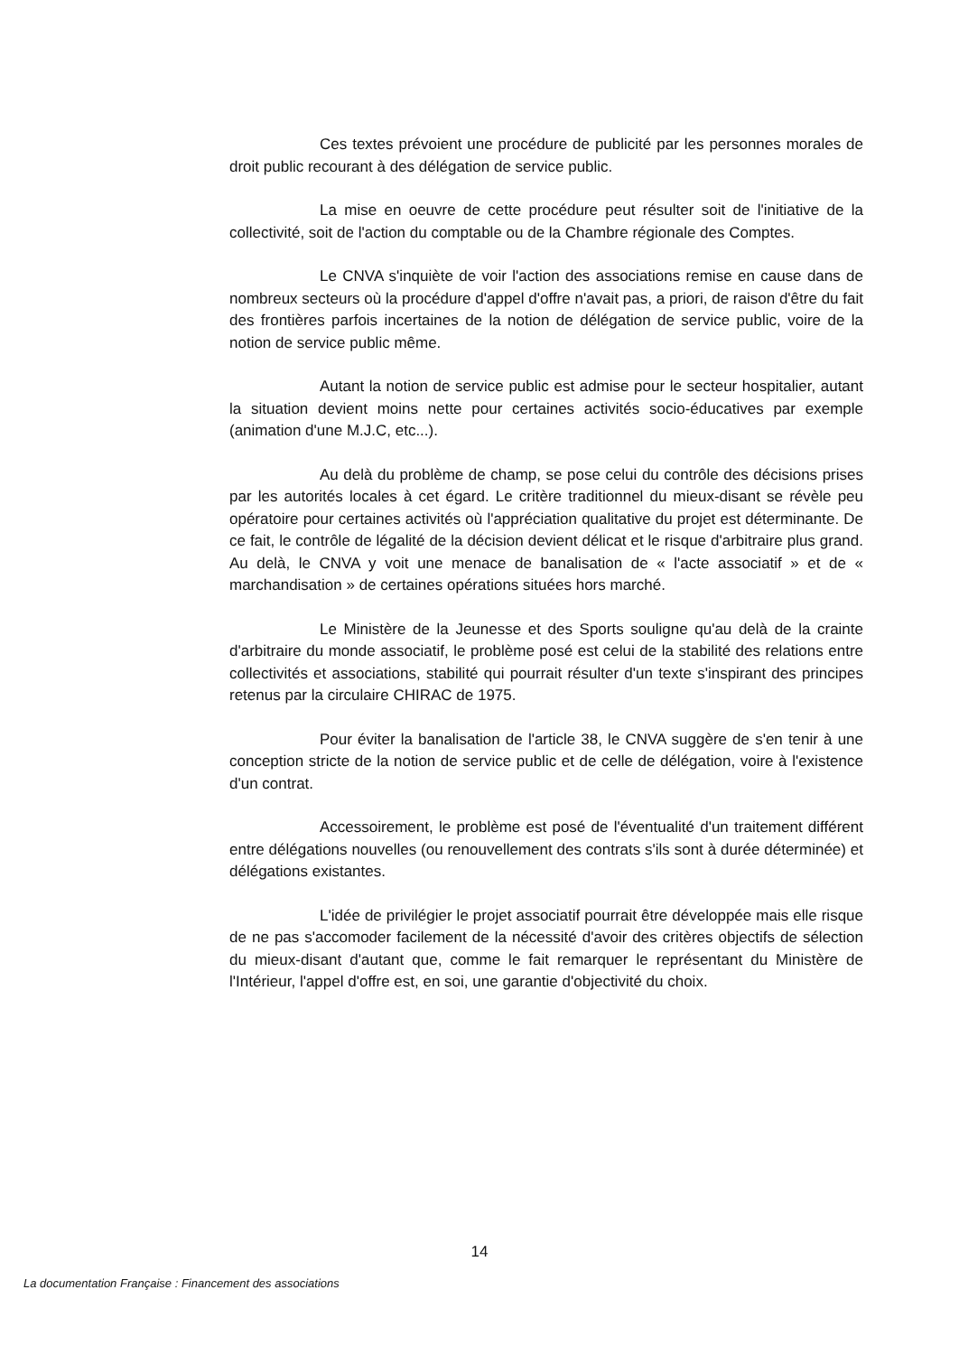Ces textes prévoient une procédure de publicité par les personnes morales de droit public recourant à des délégation de service public.
La mise en oeuvre de cette procédure peut résulter soit de l'initiative de la collectivité, soit de l'action du comptable ou de la Chambre régionale des Comptes.
Le CNVA s'inquiète de voir l'action des associations remise en cause dans de nombreux secteurs où la procédure d'appel d'offre n'avait pas, a priori, de raison d'être du fait des frontières parfois incertaines de la notion de délégation de service public, voire de la notion de service public même.
Autant la notion de service public est admise pour le secteur hospitalier, autant la situation devient moins nette pour certaines activités socio-éducatives par exemple (animation d'une M.J.C, etc...).
Au delà du problème de champ, se pose celui du contrôle des décisions prises par les autorités locales à cet égard. Le critère traditionnel du mieux-disant se révèle peu opératoire pour certaines activités où l'appréciation qualitative du projet est déterminante. De ce fait, le contrôle de légalité de la décision devient délicat et le risque d'arbitraire plus grand. Au delà, le CNVA y voit une menace de banalisation de « l'acte associatif » et de « marchandisation » de certaines opérations situées hors marché.
Le Ministère de la Jeunesse et des Sports souligne qu'au delà de la crainte d'arbitraire du monde associatif, le problème posé est celui de la stabilité des relations entre collectivités et associations, stabilité qui pourrait résulter d'un texte s'inspirant des principes retenus par la circulaire CHIRAC de 1975.
Pour éviter la banalisation de l'article 38, le CNVA suggère de s'en tenir à une conception stricte de la notion de service public et de celle de délégation, voire à l'existence d'un contrat.
Accessoirement, le problème est posé de l'éventualité d'un traitement différent entre délégations nouvelles (ou renouvellement des contrats s'ils sont à durée déterminée) et délégations existantes.
L'idée de privilégier le projet associatif pourrait être développée mais elle risque de ne pas s'accomoder facilement de la nécessité d'avoir des critères objectifs de sélection du mieux-disant d'autant que, comme le fait remarquer le représentant du Ministère de l'Intérieur, l'appel d'offre est, en soi, une garantie d'objectivité du choix.
14
La documentation Française : Financement des associations